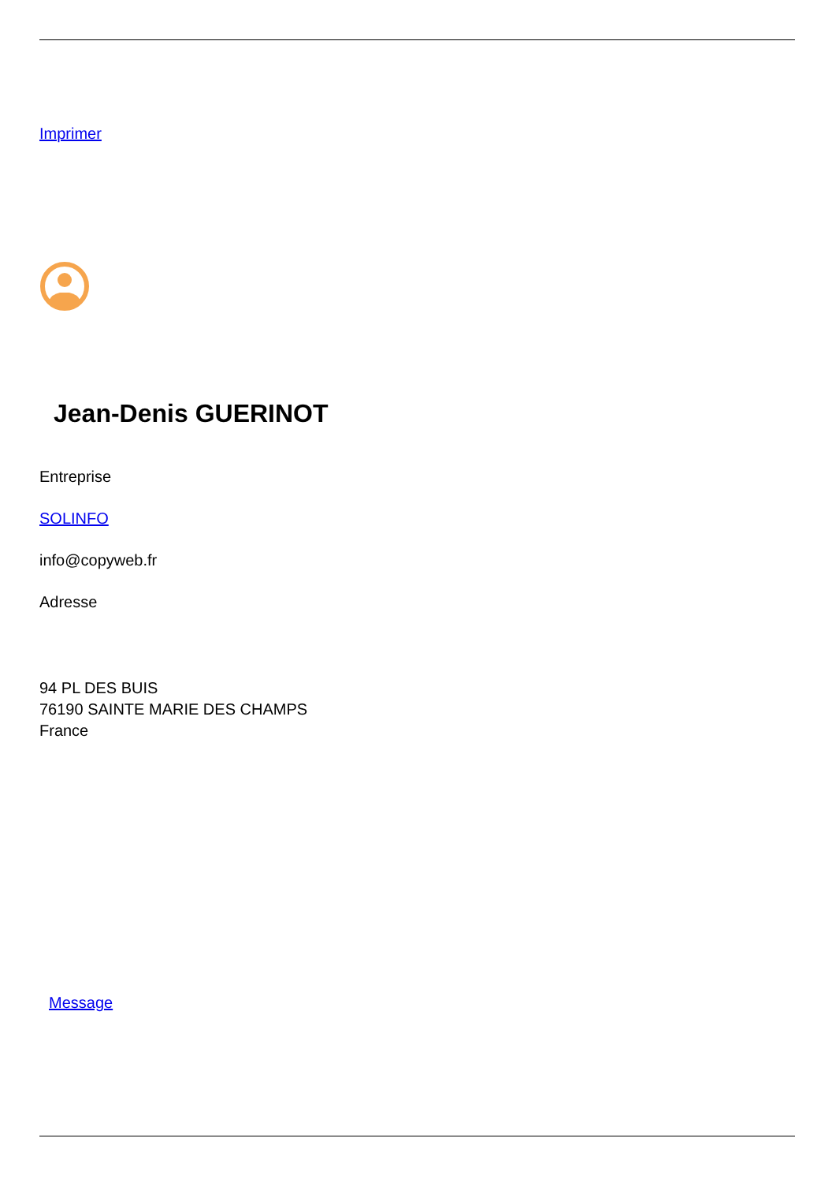Imprimer
Jean-Denis GUERINOT
Entreprise
SOLINFO
info@copyweb.fr
Adresse
94 PL DES BUIS
76190 SAINTE MARIE DES CHAMPS
France
Message